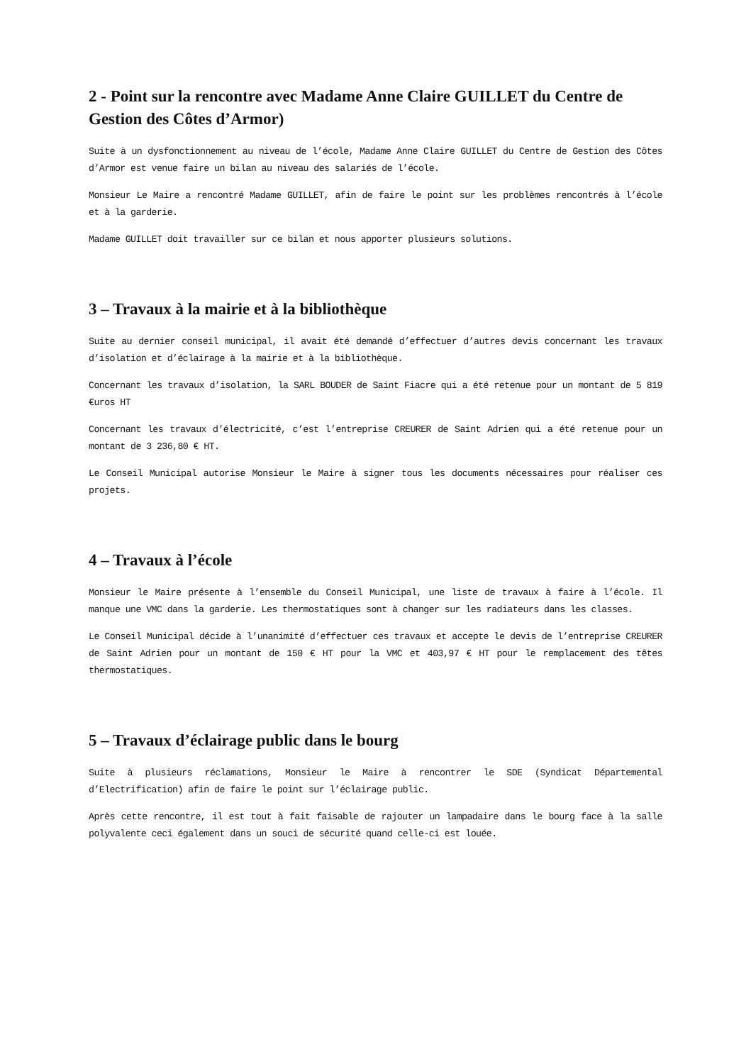2 - Point sur la rencontre avec Madame Anne Claire GUILLET du Centre de Gestion des Côtes d’Armor)
Suite à un dysfonctionnement au niveau de l’école, Madame Anne Claire GUILLET du Centre de Gestion des Côtes d’Armor est venue faire un bilan au niveau des salariés de l’école.
Monsieur Le Maire a rencontré Madame GUILLET, afin de faire le point sur les problèmes rencontrés à l’école et à la garderie.
Madame GUILLET doit travailler sur ce bilan et nous apporter plusieurs solutions.
3 – Travaux à la mairie et à la bibliothèque
Suite au dernier conseil municipal, il avait été demandé d’effectuer d’autres devis concernant les travaux d’isolation et d’éclairage à la mairie et à la bibliothèque.
Concernant les travaux d’isolation, la SARL BOUDER de Saint Fiacre qui a été retenue pour un montant de 5 819 €uros HT
Concernant les travaux d’électricité, c’est l’entreprise CREURER de Saint Adrien qui a été retenue pour un montant de 3 236,80 € HT.
Le Conseil Municipal autorise Monsieur le Maire à signer tous les documents nécessaires pour réaliser ces projets.
4 – Travaux à l’école
Monsieur le Maire présente à l’ensemble du Conseil Municipal, une liste de travaux à faire à l’école. Il manque une VMC dans la garderie. Les thermostatiques sont à changer sur les radiateurs dans les classes.
Le Conseil Municipal décide à l’unanimité d’effectuer ces travaux et accepte le devis de l’entreprise CREURER de Saint Adrien pour un montant de 150 € HT pour la VMC et 403,97 € HT pour le remplacement des têtes thermostatiques.
5 – Travaux d’éclairage public dans le bourg
Suite à plusieurs réclamations, Monsieur le Maire à rencontrer le SDE (Syndicat Départemental d’Electrification) afin de faire le point sur l’éclairage public.
Après cette rencontre, il est tout à fait faisable de rajouter un lampadaire dans le bourg face à la salle polyvalente ceci également dans un souci de sécurité quand celle-ci est louée.